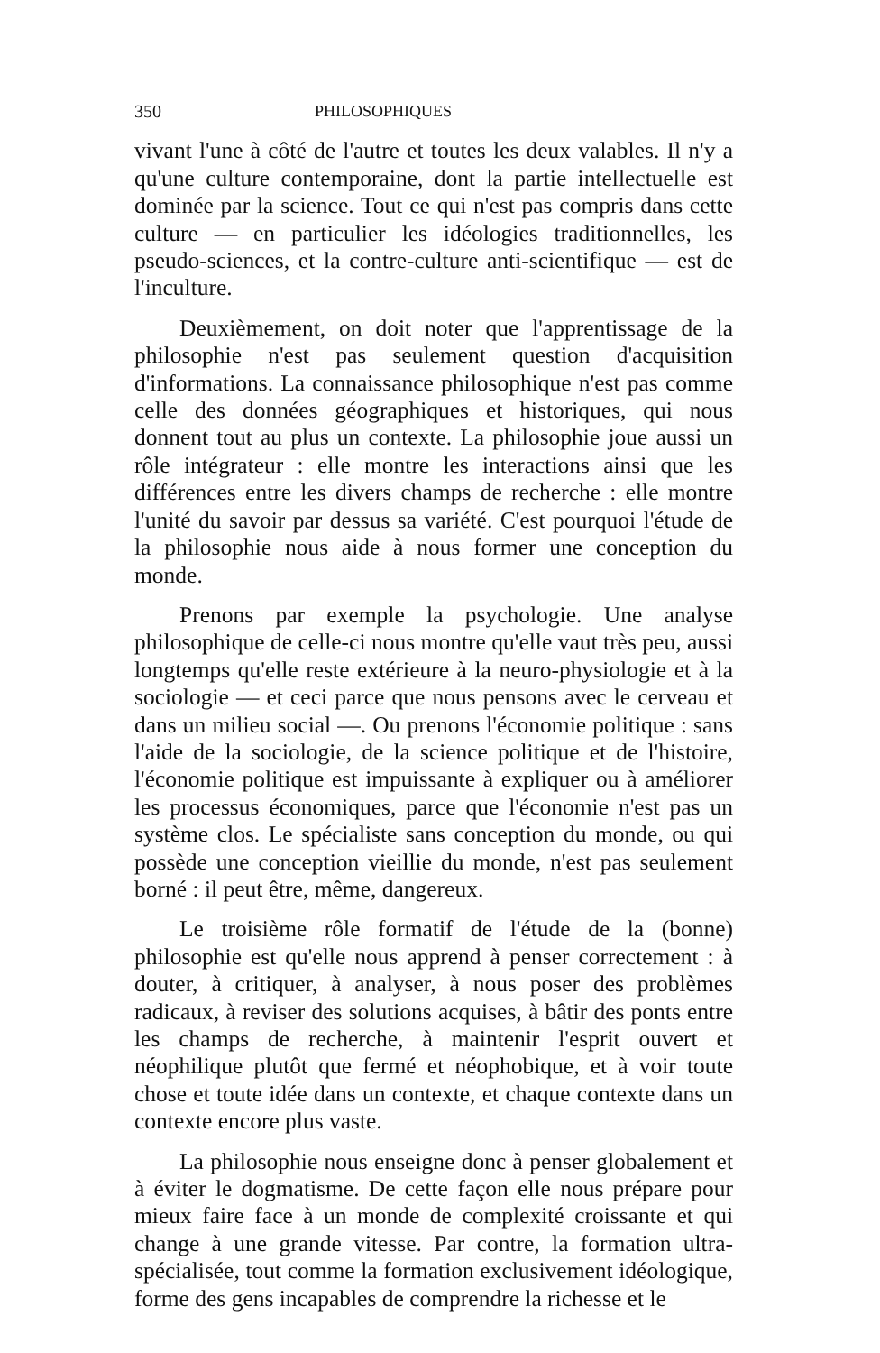350 PHILOSOPHIQUES
vivant l'une à côté de l'autre et toutes les deux valables. Il n'y a qu'une culture contemporaine, dont la partie intellectuelle est dominée par la science. Tout ce qui n'est pas compris dans cette culture — en particulier les idéologies traditionnelles, les pseudo-sciences, et la contre-culture anti-scientifique — est de l'inculture.
Deuxièmement, on doit noter que l'apprentissage de la philosophie n'est pas seulement question d'acquisition d'informations. La connaissance philosophique n'est pas comme celle des données géographiques et historiques, qui nous donnent tout au plus un contexte. La philosophie joue aussi un rôle intégrateur : elle montre les interactions ainsi que les différences entre les divers champs de recherche : elle montre l'unité du savoir par dessus sa variété. C'est pourquoi l'étude de la philosophie nous aide à nous former une conception du monde.
Prenons par exemple la psychologie. Une analyse philosophique de celle-ci nous montre qu'elle vaut très peu, aussi longtemps qu'elle reste extérieure à la neuro-physiologie et à la sociologie — et ceci parce que nous pensons avec le cerveau et dans un milieu social —. Ou prenons l'économie politique : sans l'aide de la sociologie, de la science politique et de l'histoire, l'économie politique est impuissante à expliquer ou à améliorer les processus économiques, parce que l'économie n'est pas un système clos. Le spécialiste sans conception du monde, ou qui possède une conception vieillie du monde, n'est pas seulement borné : il peut être, même, dangereux.
Le troisième rôle formatif de l'étude de la (bonne) philosophie est qu'elle nous apprend à penser correctement : à douter, à critiquer, à analyser, à nous poser des problèmes radicaux, à reviser des solutions acquises, à bâtir des ponts entre les champs de recherche, à maintenir l'esprit ouvert et néophilique plutôt que fermé et néophobique, et à voir toute chose et toute idée dans un contexte, et chaque contexte dans un contexte encore plus vaste.
La philosophie nous enseigne donc à penser globalement et à éviter le dogmatisme. De cette façon elle nous prépare pour mieux faire face à un monde de complexité croissante et qui change à une grande vitesse. Par contre, la formation ultra-spécialisée, tout comme la formation exclusivement idéologique, forme des gens incapables de comprendre la richesse et le